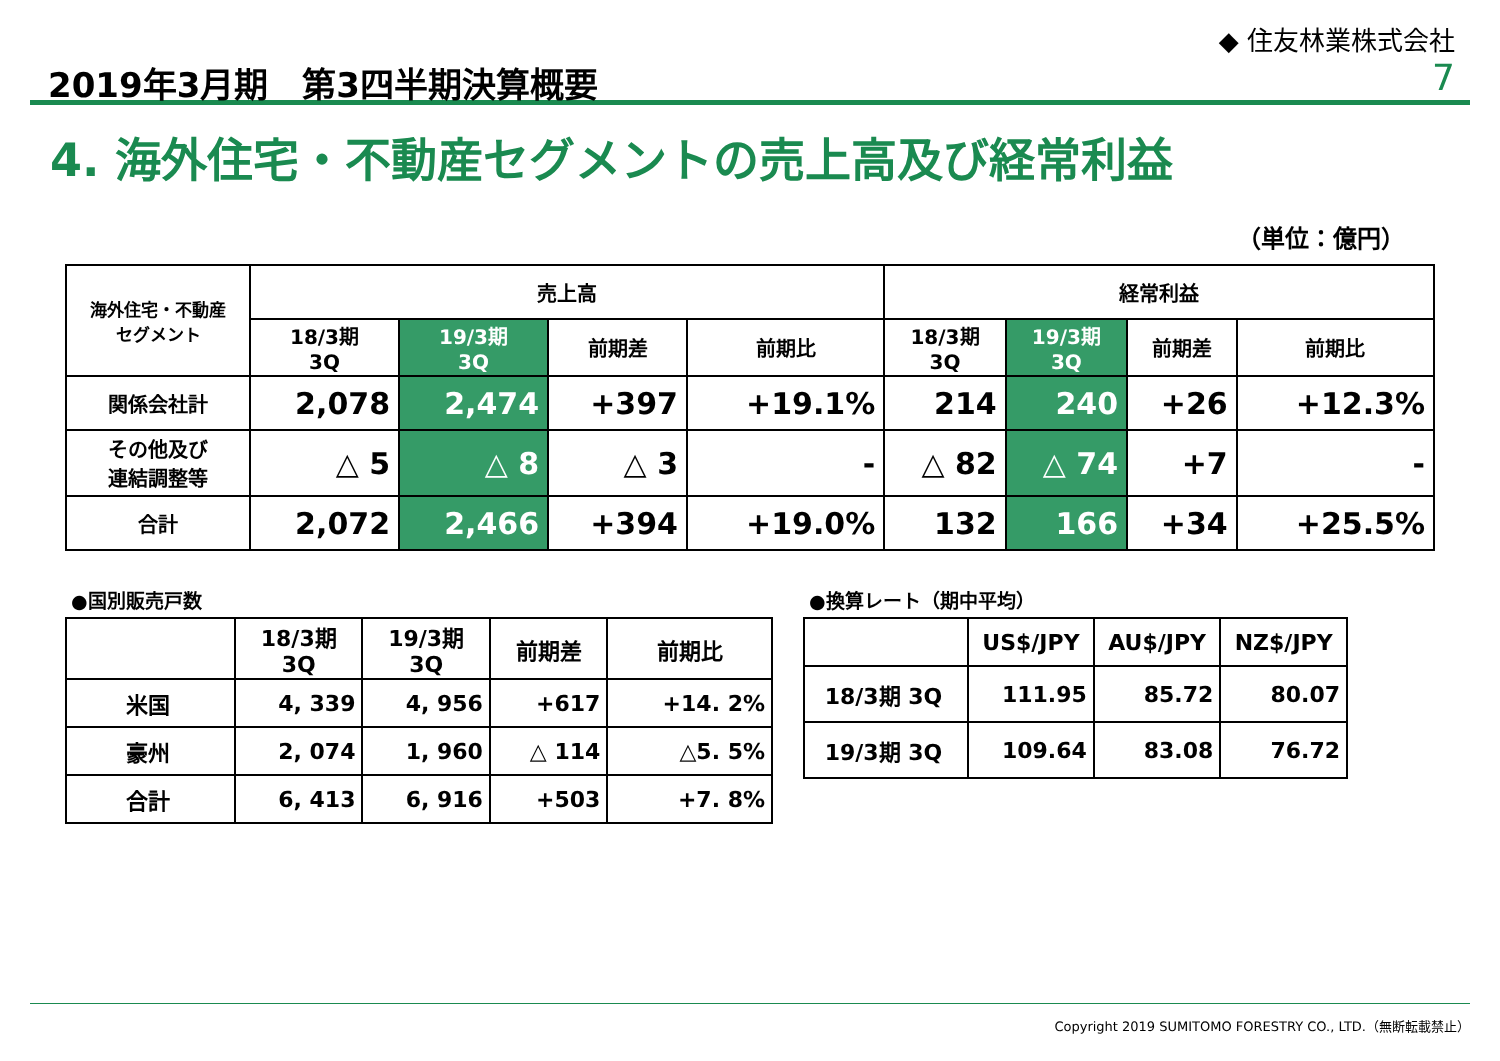2019年3月期　第3四半期決算概要
◆ 住友林業株式会社
7
4. 海外住宅・不動産セグメントの売上高及び経常利益
（単位：億円）
| 海外住宅・不動産 セグメント | 売上高 | | | | 経常利益 | | | |
| --- | --- | --- | --- | --- | --- | --- | --- | --- |
| | 18/3期 3Q | 19/3期 3Q | 前期差 | 前期比 | 18/3期 3Q | 19/3期 3Q | 前期差 | 前期比 |
| 関係会社計 | 2,078 | 2,474 | +397 | +19.1% | 214 | 240 | +26 | +12.3% |
| その他及び 連結調整等 | △ 5 | △ 8 | △ 3 | - | △ 82 | △ 74 | +7 | - |
| 合計 | 2,072 | 2,466 | +394 | +19.0% | 132 | 166 | +34 | +25.5% |
●国別販売戸数
| | 18/3期 3Q | 19/3期 3Q | 前期差 | 前期比 |
| --- | --- | --- | --- | --- |
| 米国 | 4, 339 | 4, 956 | +617 | +14. 2% |
| 豪州 | 2, 074 | 1, 960 | △ 114 | △5. 5% |
| 合計 | 6, 413 | 6, 916 | +503 | +7. 8% |
●換算レート（期中平均）
| | US$/JPY | AU$/JPY | NZ$/JPY |
| --- | --- | --- | --- |
| 18/3期 3Q | 111.95 | 85.72 | 80.07 |
| 19/3期 3Q | 109.64 | 83.08 | 76.72 |
Copyright 2019 SUMITOMO FORESTRY CO., LTD.（無断転載禁止）